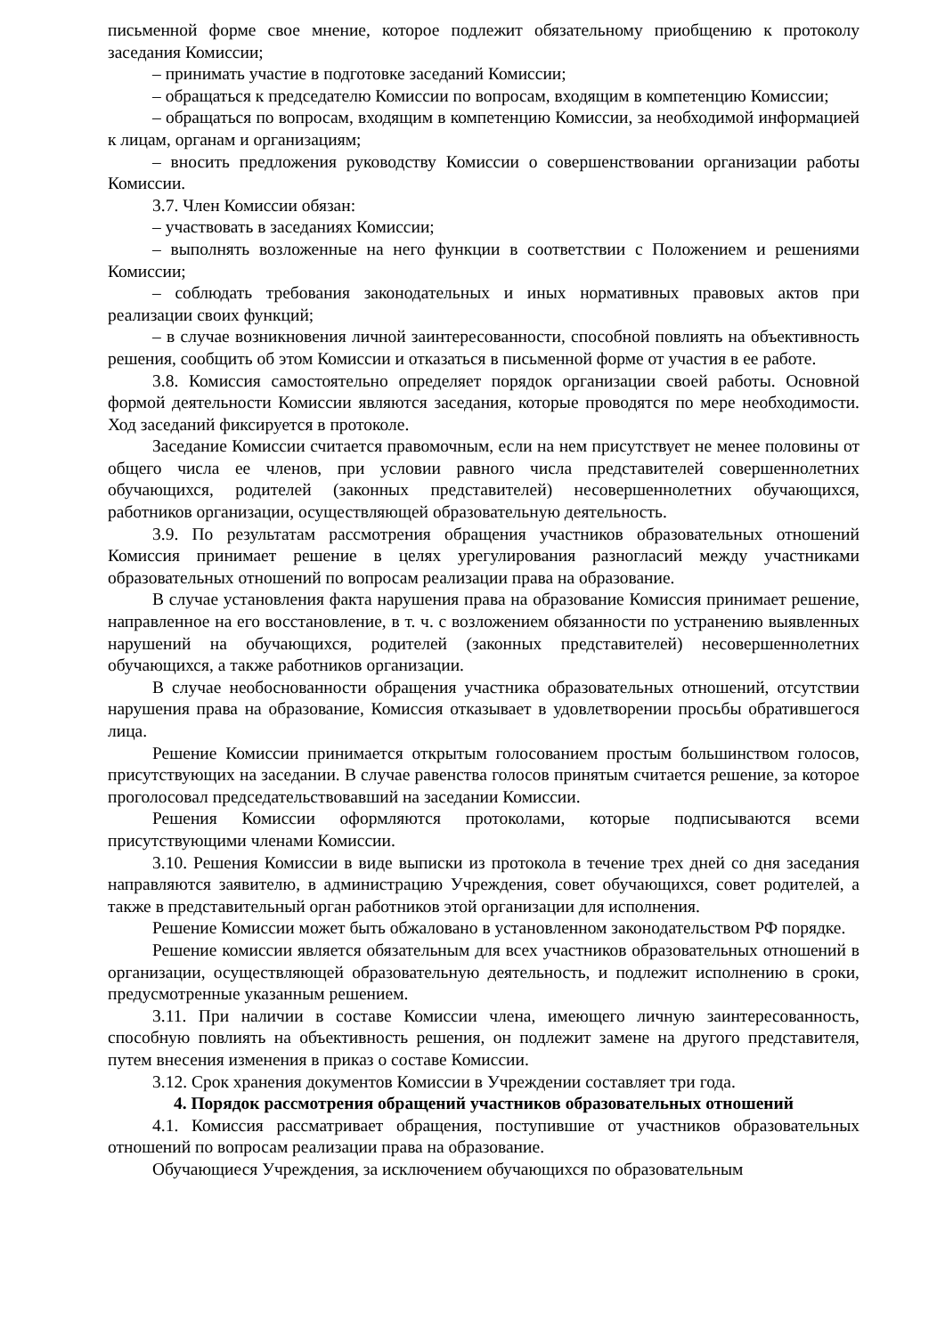письменной форме свое мнение, которое подлежит обязательному приобщению к протоколу заседания Комиссии;
– принимать участие в подготовке заседаний Комиссии;
– обращаться к председателю Комиссии по вопросам, входящим в компетенцию Комиссии;
– обращаться по вопросам, входящим в компетенцию Комиссии, за необходимой информацией к лицам, органам и организациям;
– вносить предложения руководству Комиссии о совершенствовании организации работы Комиссии.
3.7. Член Комиссии обязан:
– участвовать в заседаниях Комиссии;
– выполнять возложенные на него функции в соответствии с Положением и решениями Комиссии;
– соблюдать требования законодательных и иных нормативных правовых актов при реализации своих функций;
– в случае возникновения личной заинтересованности, способной повлиять на объективность решения, сообщить об этом Комиссии и отказаться в письменной форме от участия в ее работе.
3.8. Комиссия самостоятельно определяет порядок организации своей работы. Основной формой деятельности Комиссии являются заседания, которые проводятся по мере необходимости. Ход заседаний фиксируется в протоколе.
Заседание Комиссии считается правомочным, если на нем присутствует не менее половины от общего числа ее членов, при условии равного числа представителей совершеннолетних обучающихся, родителей (законных представителей) несовершеннолетних обучающихся, работников организации, осуществляющей образовательную деятельность.
3.9. По результатам рассмотрения обращения участников образовательных отношений Комиссия принимает решение в целях урегулирования разногласий между участниками образовательных отношений по вопросам реализации права на образование.
В случае установления факта нарушения права на образование Комиссия принимает решение, направленное на его восстановление, в т. ч. с возложением обязанности по устранению выявленных нарушений на обучающихся, родителей (законных представителей) несовершеннолетних обучающихся, а также работников организации.
В случае необоснованности обращения участника образовательных отношений, отсутствии нарушения права на образование, Комиссия отказывает в удовлетворении просьбы обратившегося лица.
Решение Комиссии принимается открытым голосованием простым большинством голосов, присутствующих на заседании. В случае равенства голосов принятым считается решение, за которое проголосовал председательствовавший на заседании Комиссии.
Решения Комиссии оформляются протоколами, которые подписываются всеми присутствующими членами Комиссии.
3.10. Решения Комиссии в виде выписки из протокола в течение трех дней со дня заседания направляются заявителю, в администрацию Учреждения, совет обучающихся, совет родителей, а также в представительный орган работников этой организации для исполнения.
Решение Комиссии может быть обжаловано в установленном законодательством РФ порядке.
Решение комиссии является обязательным для всех участников образовательных отношений в организации, осуществляющей образовательную деятельность, и подлежит исполнению в сроки, предусмотренные указанным решением.
3.11. При наличии в составе Комиссии члена, имеющего личную заинтересованность, способную повлиять на объективность решения, он подлежит замене на другого представителя, путем внесения изменения в приказ о составе Комиссии.
3.12. Срок хранения документов Комиссии в Учреждении составляет три года.
4. Порядок рассмотрения обращений участников образовательных отношений
4.1. Комиссия рассматривает обращения, поступившие от участников образовательных отношений по вопросам реализации права на образование.
Обучающиеся Учреждения, за исключением обучающихся по образовательным